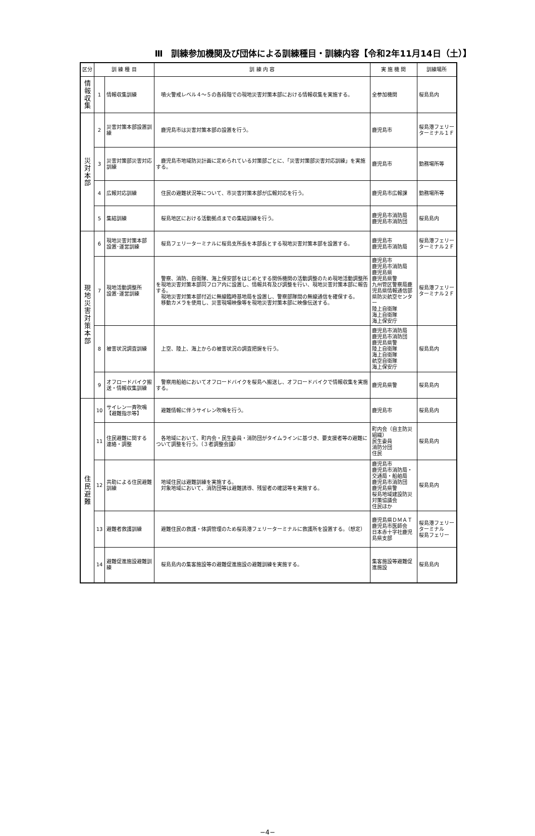Ⅲ　訓練参加機関及び団体による訓練種目・訓練内容【令和2年11月14日（土）】
| 区分 | 訓 練 種 目 | | 訓 練 内 容 | 実 施 機 関 | 訓練場所 |
| --- | --- | --- | --- | --- | --- |
| 情 報 収 集 | 1 | 情報収集訓練 | 噴火警戒レベル４～５の各段階での現地災害対策本部における情報収集を実施する。 | 全参加機関 | 桜島島内 |
| 災 対 本 部 | 2 | 災害対策本部設置訓練 | 鹿児島市は災害対策本部の設置を行う。 | 鹿児島市 | 桜島港フェリーターミナル１Ｆ |
| | 3 | 災害対策部災害対応訓練 | 鹿児島市地域防災計画に定められている対策部ごとに、「災害対策部災害対応訓練」を実施する。 | 鹿児島市 | 勤務場所等 |
| | 4 | 広報対応訓練 | 住民の避難状況等について、市災害対策本部が広報対応を行う。 | 鹿児島市広報課 | 勤務場所等 |
| | 5 | 集結訓練 | 桜島地区における活動拠点までの集結訓練を行う。 | 鹿児島市消防局 鹿児島市消防団 | 桜島島内 |
| 現 地 災 害 対 策 本 部 | 6 | 現地災害対策本部 設置･運営訓練 | 桜島フェリーターミナルに桜島支所長を本部長とする現地災害対策本部を設置する。 | 鹿児島市 鹿児島市消防局 | 桜島港フェリーターミナル２Ｆ |
| | 7 | 現地活動調整所 設置･運営訓練 | 警察、消防、自衛隊、海上保安部をはじめとする関係機関の活動調整のため現地活動調整所を現地災害対策本部同フロア内に設置し、情報共有及び調整を行い、現地災害対策本部に報告する。 現地災害対策本部付近に無線臨時基地局を設置し、警察部隊間の無線通信を確保する。 移動カメラを使用し、災害現場映像等を現地災害対策本部に映像伝送する。 | 鹿児島市 鹿児島市消防局 鹿児島県 鹿児島県警 九州管区警察局鹿児島県情報通信部 県防災航空センター 陸上自衛隊 海上自衛隊 海上保安庁 | 桜島港フェリーターミナル２Ｆ |
| | 8 | 被害状況調査訓練 | 上空、陸上、海上からの被害状況の調査把握を行う。 | 鹿児島市消防局 鹿児島市消防団 鹿児島県警 陸上自衛隊 海上自衛隊 航空自衛隊 海上保安庁 | 桜島島内 |
| | 9 | オフロードバイク搬送・情報収集訓練 | 警察用船舶においてオフロードバイクを桜島へ搬送し、オフロードバイクで情報収集を実施する。 | 鹿児島県警 | 桜島島内 |
| 住 民 避 難 | 10 | サイレン一斉吹鳴 【避難指示等】 | 避難情報に伴うサイレン吹鳴を行う。 | 鹿児島市 | 桜島島内 |
| | 11 | 住民避難に関する 連絡・調整 | 各地域において、町内会・民生委員・消防団がタイムラインに基づき、要支援者等の避難について調整を行う。（３者調整会議） | 町内会（自主防災組織） 民生委員 消防分団 住民 | 桜島島内 |
| | 12 | 共助による住民避難訓練 | 地域住民は避難訓練を実施する。 対象地域において、消防団等は避難誘導、残留者の確認等を実施する。 | 鹿児島市 鹿児島市消防局・交通局・船舶局 鹿児島市消防団 鹿児島県警 桜島地域建設防災対策協議会 住民ほか | 桜島島内 |
| | 13 | 避難者救護訓練 | 避難住民の救護・体調管理のため桜島港フェリーターミナルに救護所を設置する。（想定） | 鹿児島県ＤＭＡＴ 鹿児島市医師会 日本赤十字社鹿児島県支部 | 桜島港フェリーターミナル 桜島フェリー |
| | 14 | 避難促進施設避難訓練 | 桜島島内の集客施設等の避難促進施設の避難訓練を実施する。 | 集客施設等避難促進施設 | 桜島島内 |
−4−